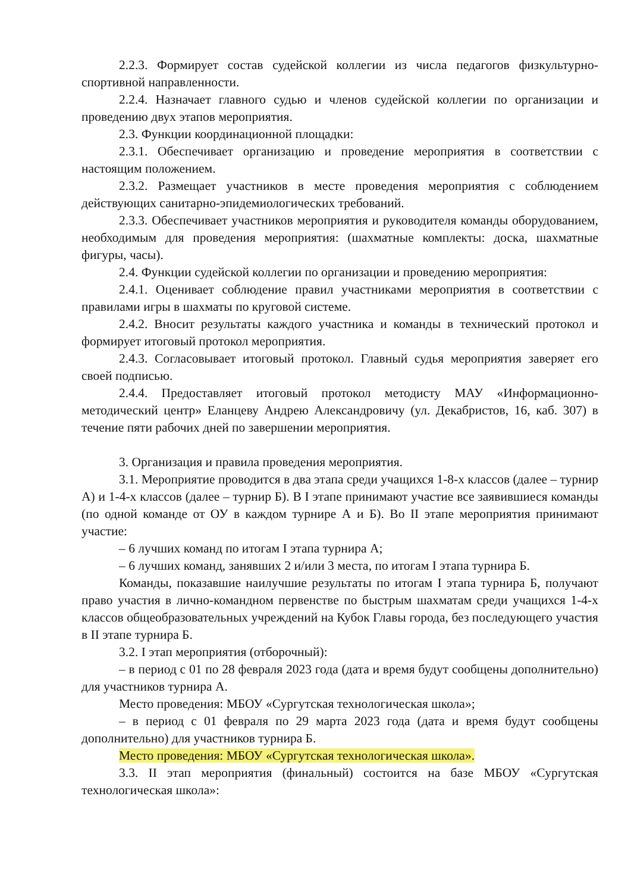2.2.3. Формирует состав судейской коллегии из числа педагогов физкультурно-спортивной направленности.
2.2.4. Назначает главного судью и членов судейской коллегии по организации и проведению двух этапов мероприятия.
2.3. Функции координационной площадки:
2.3.1. Обеспечивает организацию и проведение мероприятия в соответствии с настоящим положением.
2.3.2. Размещает участников в месте проведения мероприятия с соблюдением действующих санитарно-эпидемиологических требований.
2.3.3. Обеспечивает участников мероприятия и руководителя команды оборудованием, необходимым для проведения мероприятия: (шахматные комплекты: доска, шахматные фигуры, часы).
2.4. Функции судейской коллегии по организации и проведению мероприятия:
2.4.1. Оценивает соблюдение правил участниками мероприятия в соответствии с правилами игры в шахматы по круговой системе.
2.4.2. Вносит результаты каждого участника и команды в технический протокол и формирует итоговый протокол мероприятия.
2.4.3. Согласовывает итоговый протокол. Главный судья мероприятия заверяет его своей подписью.
2.4.4. Предоставляет итоговый протокол методисту МАУ «Информационно-методический центр» Еланцеву Андрею Александровичу (ул. Декабристов, 16, каб. 307) в течение пяти рабочих дней по завершении мероприятия.
3. Организация и правила проведения мероприятия.
3.1. Мероприятие проводится в два этапа среди учащихся 1-8-х классов (далее – турнир А) и 1-4-х классов (далее – турнир Б). В I этапе принимают участие все заявившиеся команды (по одной команде от ОУ в каждом турнире А и Б). Во II этапе мероприятия принимают участие:
– 6 лучших команд по итогам I этапа турнира А;
– 6 лучших команд, занявших 2 и/или 3 места, по итогам I этапа турнира Б.
Команды, показавшие наилучшие результаты по итогам I этапа турнира Б, получают право участия в лично-командном первенстве по быстрым шахматам среди учащихся 1-4-х классов общеобразовательных учреждений на Кубок Главы города, без последующего участия в II этапе турнира Б.
3.2. I этап мероприятия (отборочный):
– в период с 01 по 28 февраля 2023 года (дата и время будут сообщены дополнительно) для участников турнира А.
Место проведения: МБОУ «Сургутская технологическая школа»;
– в период с 01 февраля по 29 марта 2023 года (дата и время будут сообщены дополнительно) для участников турнира Б.
Место проведения: МБОУ «Сургутская технологическая школа».
3.3. II этап мероприятия (финальный) состоится на базе МБОУ «Сургутская технологическая школа»: